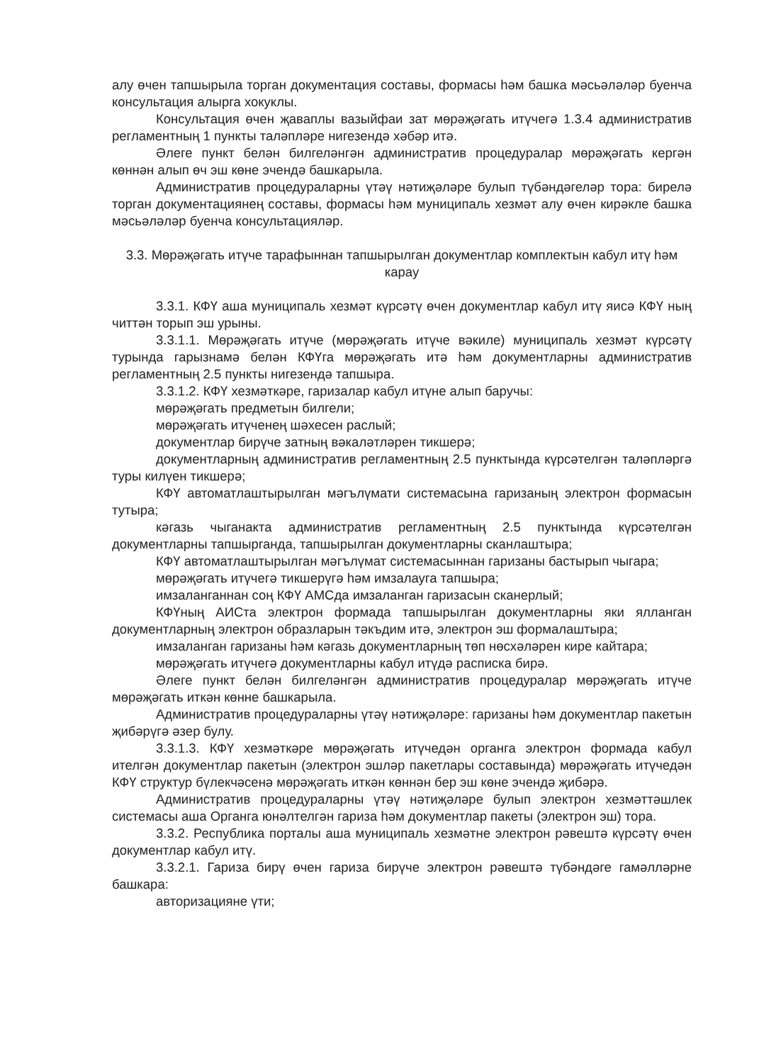алу өчен тапшырыла торган документация составы, формасы һәм башка мәсьәләләр буенча консультация алырга хокуклы.
Консультация өчен җаваплы вазыйфаи зат мөрәҗәгать итүчегә 1.3.4 административ регламентның 1 пункты таләпләре нигезендә хәбәр итә.
Әлеге пункт белән билгеләнгән административ процедуралар мөрәҗәгать кергән көннән алып өч эш көне эчендә башкарыла.
Административ процедураларны үтәү нәтиҗәләре булып түбәндәгеләр тора: бирелә торган документациянең составы, формасы һәм муниципаль хезмәт алу өчен кирәкле башка мәсьәләләр буенча консультацияләр.
3.3. Мөрәҗәгать итүче тарафыннан тапшырылган документлар комплектын кабул итү һәм карау
3.3.1. КФҮ аша муниципаль хезмәт күрсәтү өчен документлар кабул итү яисә КФҮ ның читтән торып эш урыны.
3.3.1.1. Мөрәҗәгать итүче (мөрәҗәгать итүче вәкиле) муниципаль хезмәт күрсәтү турында гарызнамә белән КФҮга мөрәҗәгать итә һәм документларны административ регламентның 2.5 пункты нигезендә тапшыра.
3.3.1.2. КФҮ хезмәткәре, гаризалар кабул итүне алып баручы:
мөрәҗәгать предметын билгели;
мөрәҗәгать итүченең шәхесен раслый;
документлар бирүче затның вәкаләтләрен тикшерә;
документларның административ регламентның 2.5 пунктында күрсәтелгән таләпләргә туры килүен тикшерә;
КФҮ автоматлаштырылган мәгълүмати системасына гаризаның электрон формасын тутыра;
кәгазь чыганакта административ регламентның 2.5 пунктында күрсәтелгән документларны тапшырганда, тапшырылган документларны сканлаштыра;
КФҮ автоматлаштырылган мәгълүмат системасыннан гаризаны бастырып чыгара;
мөрәҗәгать итүчегә тикшерүгә һәм имзалауга тапшыра;
имзаланганнан соң КФҮ АМСда имзаланган гаризасын сканерлый;
КФҮның АИСта электрон формада тапшырылган документларны яки ялланган документларның электрон образларын тәкъдим итә, электрон эш формалаштыра;
имзаланган гаризаны һәм кәгазь документларның төп нөсхәләрен кире кайтара;
мөрәҗәгать итүчегә документларны кабул итүдә расписка бирә.
Әлеге пункт белән билгеләнгән административ процедуралар мөрәҗәгать итүче мөрәҗәгать иткән көнне башкарыла.
Административ процедураларны үтәү нәтиҗәләре: гаризаны һәм документлар пакетын җибәрүгә әзер булу.
3.3.1.3. КФҮ хезмәткәре мөрәҗәгать итүчедән органга электрон формада кабул ителгән документлар пакетын (электрон эшләр пакетлары составында) мөрәҗәгать итүчедән КФҮ структур бүлекчәсенә мөрәҗәгать иткән көннән бер эш көне эчендә җибәрә.
Административ процедураларны үтәү нәтиҗәләре булып электрон хезмәттәшлек системасы аша Органга юнәлтелгән гариза һәм документлар пакеты (электрон эш) тора.
3.3.2. Республика порталы аша муниципаль хезмәтне электрон рәвештә күрсәтү өчен документлар кабул итү.
3.3.2.1. Гариза бирү өчен гариза бирүче электрон рәвештә түбәндәге гамәлләрне башкара:
авторизацияне үти;